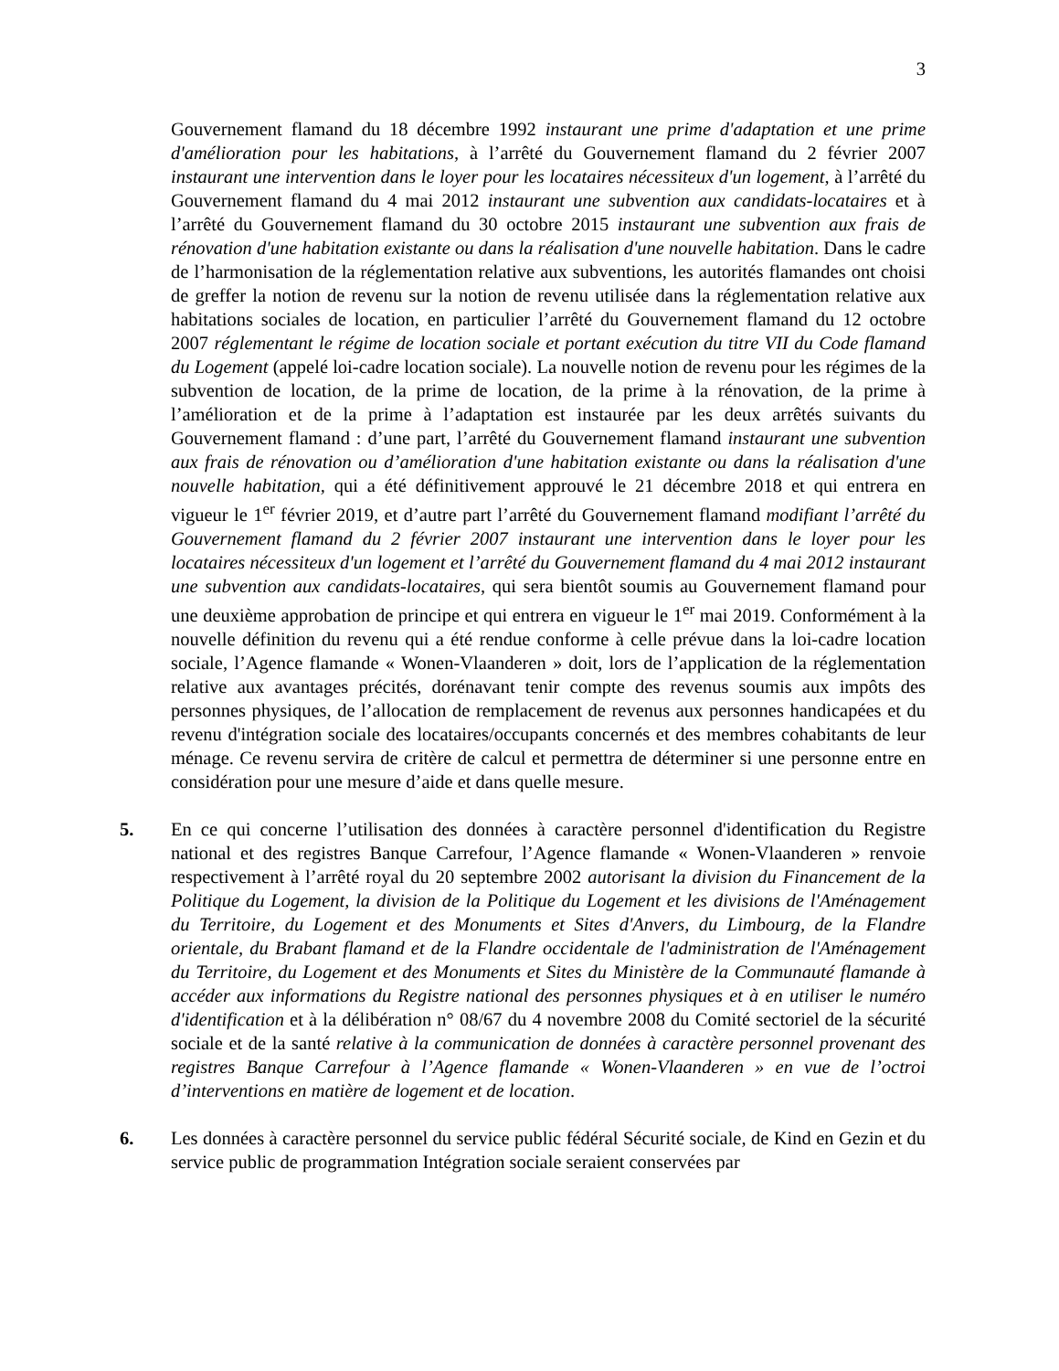3
Gouvernement flamand du 18 décembre 1992 instaurant une prime d'adaptation et une prime d'amélioration pour les habitations, à l’arrêté du Gouvernement flamand du 2 février 2007 instaurant une intervention dans le loyer pour les locataires nécessiteux d'un logement, à l’arrêté du Gouvernement flamand du 4 mai 2012 instaurant une subvention aux candidats-locataires et à l’arrêté du Gouvernement flamand du 30 octobre 2015 instaurant une subvention aux frais de rénovation d'une habitation existante ou dans la réalisation d'une nouvelle habitation. Dans le cadre de l’harmonisation de la réglementation relative aux subventions, les autorités flamandes ont choisi de greffer la notion de revenu sur la notion de revenu utilisée dans la réglementation relative aux habitations sociales de location, en particulier l’arrêté du Gouvernement flamand du 12 octobre 2007 réglementant le régime de location sociale et portant exécution du titre VII du Code flamand du Logement (appelé loi-cadre location sociale). La nouvelle notion de revenu pour les régimes de la subvention de location, de la prime de location, de la prime à la rénovation, de la prime à l’amélioration et de la prime à l’adaptation est instaurée par les deux arrêtés suivants du Gouvernement flamand : d’une part, l’arrêté du Gouvernement flamand instaurant une subvention aux frais de rénovation ou d’amélioration d'une habitation existante ou dans la réalisation d'une nouvelle habitation, qui a été définitivement approuvé le 21 décembre 2018 et qui entrera en vigueur le 1<sup>er</sup> février 2019, et d’autre part l’arrêté du Gouvernement flamand modifiant l’arrêté du Gouvernement flamand du 2 février 2007 instaurant une intervention dans le loyer pour les locataires nécessiteux d'un logement et l’arrêté du Gouvernement flamand du 4 mai 2012 instaurant une subvention aux candidats-locataires, qui sera bientôt soumis au Gouvernement flamand pour une deuxième approbation de principe et qui entrera en vigueur le 1<sup>er</sup> mai 2019. Conformément à la nouvelle définition du revenu qui a été rendue conforme à celle prévue dans la loi-cadre location sociale, l’Agence flamande « Wonen-Vlaanderen » doit, lors de l’application de la réglementation relative aux avantages précités, dorénavant tenir compte des revenus soumis aux impôts des personnes physiques, de l’allocation de remplacement de revenus aux personnes handicapées et du revenu d'intégration sociale des locataires/occupants concernés et des membres cohabitants de leur ménage. Ce revenu servira de critère de calcul et permettra de déterminer si une personne entre en considération pour une mesure d’aide et dans quelle mesure.
5. En ce qui concerne l’utilisation des données à caractère personnel d'identification du Registre national et des registres Banque Carrefour, l’Agence flamande « Wonen-Vlaanderen » renvoie respectivement à l’arrêté royal du 20 septembre 2002 autorisant la division du Financement de la Politique du Logement, la division de la Politique du Logement et les divisions de l'Aménagement du Territoire, du Logement et des Monuments et Sites d'Anvers, du Limbourg, de la Flandre orientale, du Brabant flamand et de la Flandre occidentale de l'administration de l'Aménagement du Territoire, du Logement et des Monuments et Sites du Ministère de la Communauté flamande à accéder aux informations du Registre national des personnes physiques et à en utiliser le numéro d'identification et à la délibération n° 08/67 du 4 novembre 2008 du Comité sectoriel de la sécurité sociale et de la santé relative à la communication de données à caractère personnel provenant des registres Banque Carrefour à l’Agence flamande « Wonen-Vlaanderen » en vue de l’octroi d’interventions en matière de logement et de location.
6. Les données à caractère personnel du service public fédéral Sécurité sociale, de Kind en Gezin et du service public de programmation Intégration sociale seraient conservées par